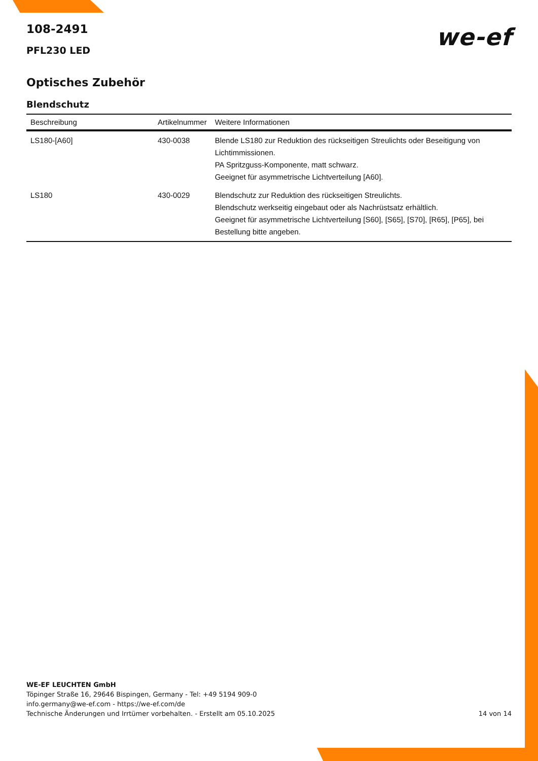108-2491
PFL230 LED
we-ef
Optisches Zubehör
Blendschutz
| Beschreibung | Artikelnummer | Weitere Informationen |
| --- | --- | --- |
| LS180-[A60] | 430-0038 | Blende LS180 zur Reduktion des rückseitigen Streulichts oder Beseitigung von Lichtimmissionen. PA Spritzguss-Komponente, matt schwarz. Geeignet für asymmetrische Lichtverteilung [A60]. |
| LS180 | 430-0029 | Blendschutz zur Reduktion des rückseitigen Streulichts. Blendschutz werkseitig eingebaut oder als Nachrüstsatz erhältlich. Geeignet für asymmetrische Lichtverteilung [S60], [S65], [S70], [R65], [P65], bei Bestellung bitte angeben. |
WE-EF LEUCHTEN GmbH
Töpinger Straße 16, 29646 Bispingen, Germany - Tel: +49 5194 909-0
info.germany@we-ef.com - https://we-ef.com/de
Technische Änderungen und Irrtümer vorbehalten. - Erstellt am 05.10.2025 14 von 14